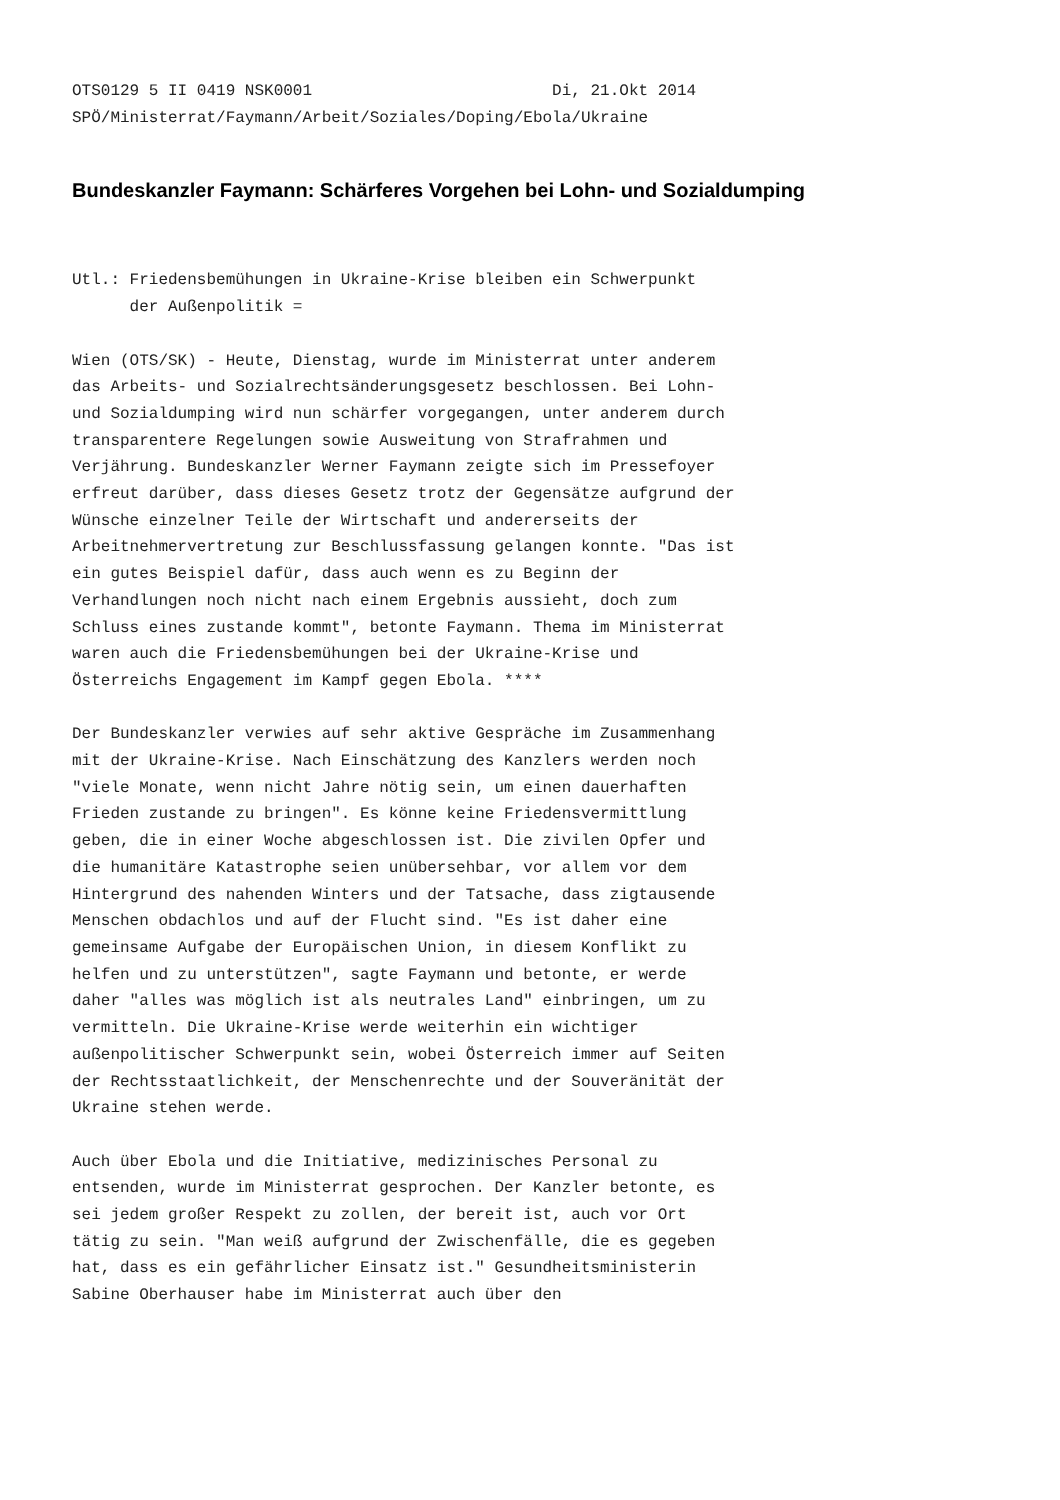OTS0129 5 II 0419 NSK0001                         Di, 21.Okt 2014
SPÖ/Ministerrat/Faymann/Arbeit/Soziales/Doping/Ebola/Ukraine
Bundeskanzler Faymann: Schärferes Vorgehen bei Lohn- und Sozialdumping
Utl.: Friedensbemühungen in Ukraine-Krise bleiben ein Schwerpunkt
      der Außenpolitik =

Wien (OTS/SK) - Heute, Dienstag, wurde im Ministerrat unter anderem
das Arbeits- und Sozialrechtsänderungsgesetz beschlossen. Bei Lohn-
und Sozialdumping wird nun schärfer vorgegangen, unter anderem durch
transparentere Regelungen sowie Ausweitung von Strafrahmen und
Verjährung. Bundeskanzler Werner Faymann zeigte sich im Pressefoyer
erfreut darüber, dass dieses Gesetz trotz der Gegensätze aufgrund der
Wünsche einzelner Teile der Wirtschaft und andererseits der
Arbeitnehmervertretung zur Beschlussfassung gelangen konnte. "Das ist
ein gutes Beispiel dafür, dass auch wenn es zu Beginn der
Verhandlungen noch nicht nach einem Ergebnis aussieht, doch zum
Schluss eines zustande kommt", betonte Faymann. Thema im Ministerrat
waren auch die Friedensbemühungen bei der Ukraine-Krise und
Österreichs Engagement im Kampf gegen Ebola. ****

Der Bundeskanzler verwies auf sehr aktive Gespräche im Zusammenhang
mit der Ukraine-Krise. Nach Einschätzung des Kanzlers werden noch
"viele Monate, wenn nicht Jahre nötig sein, um einen dauerhaften
Frieden zustande zu bringen". Es könne keine Friedensvermittlung
geben, die in einer Woche abgeschlossen ist. Die zivilen Opfer und
die humanitäre Katastrophe seien unübersehbar, vor allem vor dem
Hintergrund des nahenden Winters und der Tatsache, dass zigtausende
Menschen obdachlos und auf der Flucht sind. "Es ist daher eine
gemeinsame Aufgabe der Europäischen Union, in diesem Konflikt zu
helfen und zu unterstützen", sagte Faymann und betonte, er werde
daher "alles was möglich ist als neutrales Land" einbringen, um zu
vermitteln. Die Ukraine-Krise werde weiterhin ein wichtiger
außenpolitischer Schwerpunkt sein, wobei Österreich immer auf Seiten
der Rechtsstaatlichkeit, der Menschenrechte und der Souveränität der
Ukraine stehen werde.

Auch über Ebola und die Initiative, medizinisches Personal zu
entsenden, wurde im Ministerrat gesprochen. Der Kanzler betonte, es
sei jedem großer Respekt zu zollen, der bereit ist, auch vor Ort
tätig zu sein. "Man weiß aufgrund der Zwischenfälle, die es gegeben
hat, dass es ein gefährlicher Einsatz ist." Gesundheitsministerin
Sabine Oberhauser habe im Ministerrat auch über den